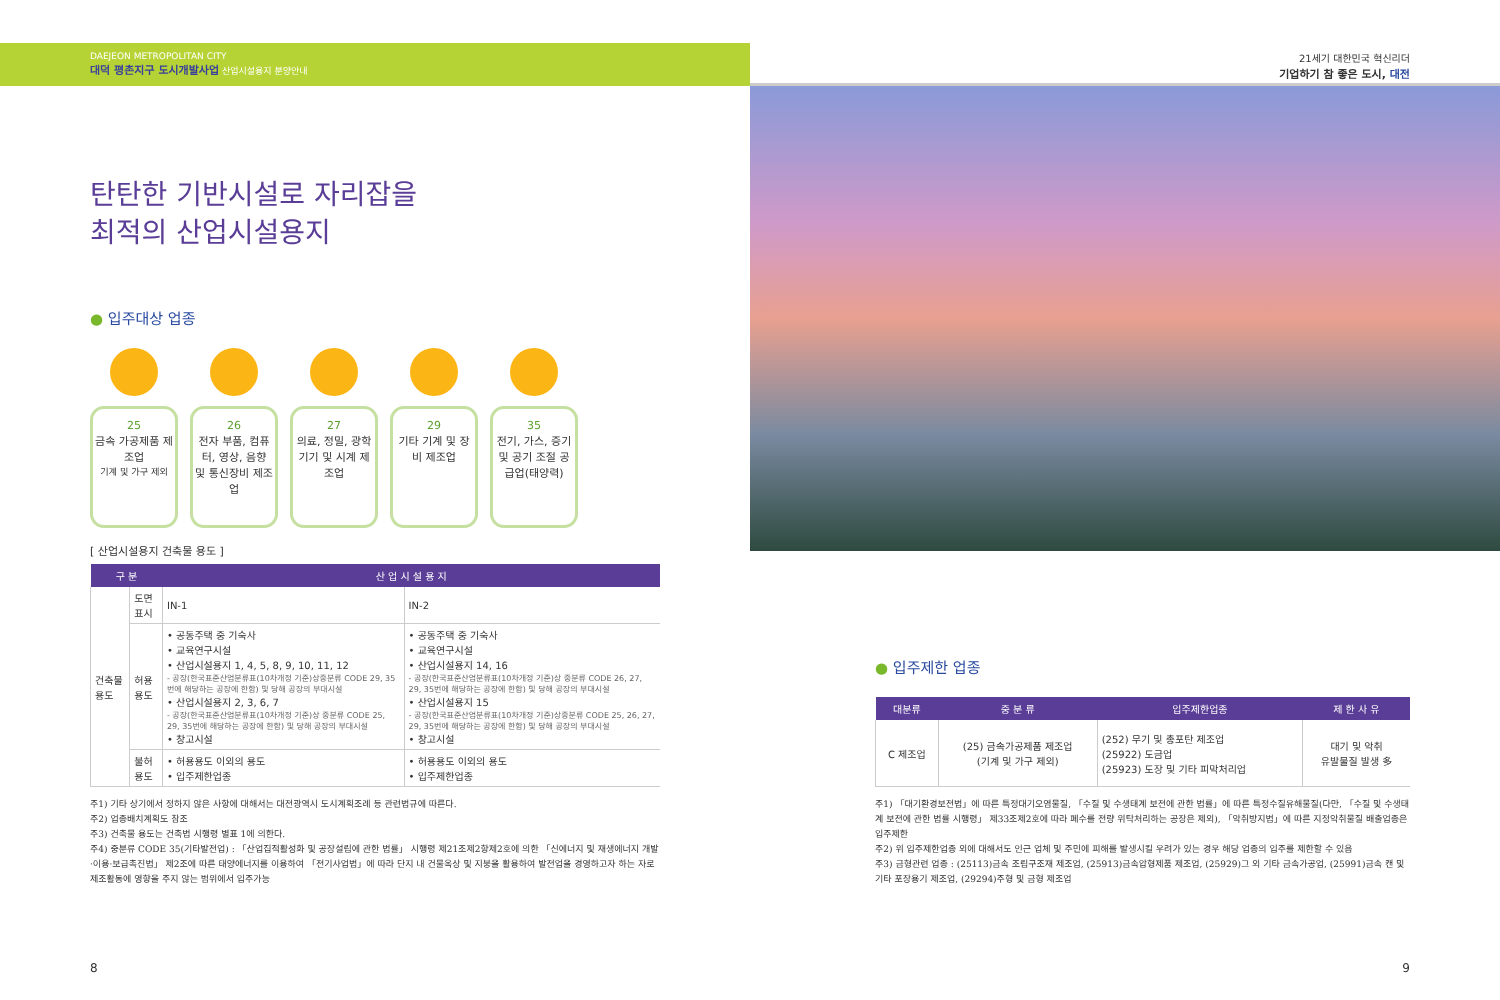DAEJEON METROPOLITAN CITY
대덕 평촌지구 도시개발사업 산업시설용지 분양안내
탄탄한 기반시설로 자리잡을
최적의 산업시설용지
● 입주대상 업종
25
금속 가공제품 제조업
기계 및 가구 제외
26
전자 부품, 컴퓨터, 영상, 음향 및 통신장비 제조업
27
의료, 정밀, 광학 기기 및 시계 제조업
29
기타 기계 및 장비 제조업
35
전기, 가스, 증기 및 공기 조절 공급업(태양력)
[ 산업시설용지 건축물 용도 ]
| 구 분 | | 산 업 시 설 용 지 | |
| --- | --- | --- | --- |
| 건축물 용도 | 도면표시 | IN-1 | IN-2 |
| | 허용용도 | • 공동주택 중 기숙사 • 교육연구시설 • 산업시설용지 1, 4, 5, 8, 9, 10, 11, 12 - 공장(한국표준산업분류표(10차개정 기준)상중분류 CODE 29, 35번에 해당하는 공장에 한함) 및 당해 공장의 부대시설 • 산업시설용지 2, 3, 6, 7 - 공장(한국표준산업분류표(10차개정 기준)상 중분류 CODE 25, 29, 35번에 해당하는 공장에 한함) 및 당해 공장의 부대시설 • 창고시설 | • 공동주택 중 기숙사 • 교육연구시설 • 산업시설용지 14, 16 - 공장(한국표준산업분류표(10차개정 기준)상 중분류 CODE 26, 27, 29, 35번에 해당하는 공장에 한함) 및 당해 공장의 부대시설 • 산업시설용지 15 - 공장(한국표준산업분류표(10차개정 기준)상중분류 CODE 25, 26, 27, 29, 35번에 해당하는 공장에 한함) 및 당해 공장의 부대시설 • 창고시설 |
| | 불허용도 | • 허용용도 이외의 용도 • 입주제한업종 | • 허용용도 이외의 용도 • 입주제한업종 |
주1) 기타 상기에서 정하지 않은 사항에 대해서는 대전광역시 도시계획조례 등 관련법규에 따른다.
주2) 업종배치계획도 참조
주3) 건축물 용도는 건축법 시행령 별표 1에 의한다.
주4) 중분류 CODE 35(기타발전업) : 「산업집적활성화 및 공장설립에 관한 법률」 시행령 제21조제2항제2호에 의한 「신에너지 및 재생에너지 개발·이용·보급촉진법」 제2조에 따른 태양에너지를 이용하여 「전기사업법」에 따라 단지 내 건물옥상 및 지붕을 활용하여 발전업을 경영하고자 하는 자로 제조활동에 영향을 주지 않는 범위에서 입주가능
8
21세기 대한민국 혁신리더
기업하기 참 좋은 도시, 대전
● 입주제한 업종
| 대분류 | 중 분 류 | 입주제한업종 | 제 한 사 유 |
| --- | --- | --- | --- |
| C 제조업 | (25) 금속가공제품 제조업 (기계 및 가구 제외) | (252) 무기 및 총포탄 제조업 (25922) 도금업 (25923) 도장 및 기타 피막처리업 | 대기 및 악취 유발물질 발생 多 |
주1) 「대기환경보전법」에 따른 특정대기오염물질, 「수질 및 수생태계 보전에 관한 법률」에 따른 특정수질유해물질(다만, 「수질 및 수생태계 보전에 관한 법률 시행령」 제33조제2호에 따라 폐수를 전량 위탁처리하는 공장은 제외), 「악취방지법」에 따른 지정악취물질 배출업종은 입주제한
주2) 위 입주제한업종 외에 대해서도 인근 업체 및 주민에 피해를 발생시킬 우려가 있는 경우 해당 업종의 입주를 제한할 수 있음
주3) 금형관련 업종 : (25113)금속 조립구조재 제조업, (25913)금속압형제품 제조업, (25929)그 외 기타 금속가공업, (25991)금속 캔 및 기타 포장용기 제조업, (29294)주형 및 금형 제조업
9